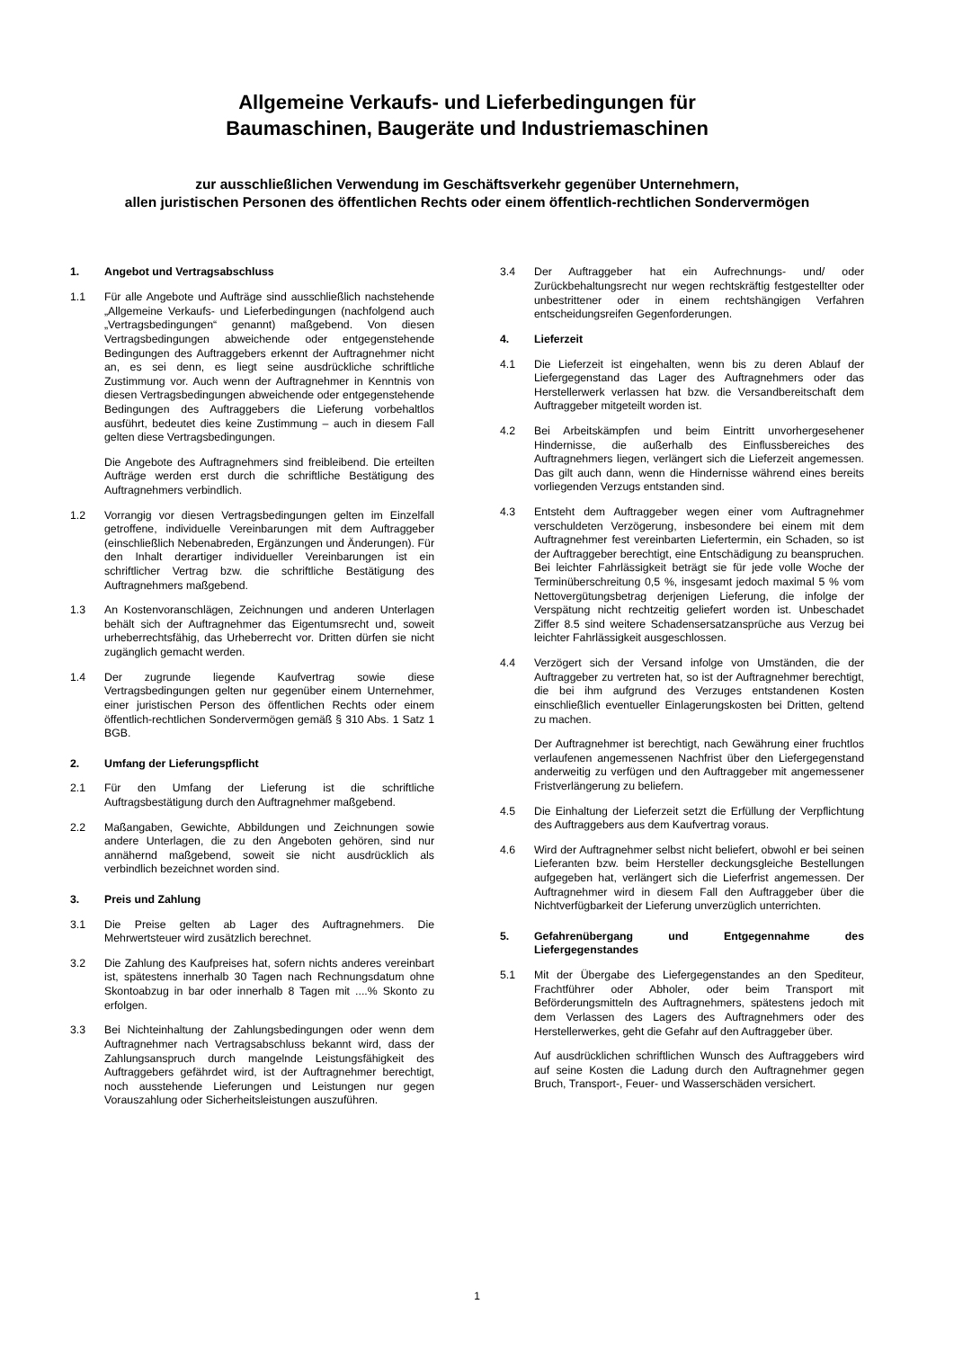Allgemeine Verkaufs- und Lieferbedingungen für
Baumaschinen, Baugeräte und Industriemaschinen
zur ausschließlichen Verwendung im Geschäftsverkehr gegenüber Unternehmern,
allen juristischen Personen des öffentlichen Rechts oder einem öffentlich-rechtlichen Sondervermögen
1. Angebot und Vertragsabschluss
1.1 Für alle Angebote und Aufträge sind ausschließlich nachstehende „Allgemeine Verkaufs- und Lieferbedingungen (nachfolgend auch „Vertragsbedingungen“ genannt) maßgebend. Von diesen Vertragsbedingungen abweichende oder entgegenstehende Bedingungen des Auftraggebers erkennt der Auftragnehmer nicht an, es sei denn, es liegt seine ausdrückliche schriftliche Zustimmung vor. Auch wenn der Auftragnehmer in Kenntnis von diesen Vertragsbedingungen abweichende oder entgegenstehende Bedingungen des Auftraggebers die Lieferung vorbehaltlos ausführt, bedeutet dies keine Zustimmung – auch in diesem Fall gelten diese Vertragsbedingungen.
Die Angebote des Auftragnehmers sind freibleibend. Die erteilten Aufträge werden erst durch die schriftliche Bestätigung des Auftragnehmers verbindlich.
1.2 Vorrangig vor diesen Vertragsbedingungen gelten im Einzelfall getroffene, individuelle Vereinbarungen mit dem Auftraggeber (einschließlich Nebenabreden, Ergänzungen und Änderungen). Für den Inhalt derartiger individueller Vereinbarungen ist ein schriftlicher Vertrag bzw. die schriftliche Bestätigung des Auftragnehmers maßgebend.
1.3 An Kostenvoranschlägen, Zeichnungen und anderen Unterlagen behält sich der Auftragnehmer das Eigentumsrecht und, soweit urheberrechtsfähig, das Urheberrecht vor. Dritten dürfen sie nicht zugänglich gemacht werden.
1.4 Der zugrunde liegende Kaufvertrag sowie diese Vertragsbedingungen gelten nur gegenüber einem Unternehmer, einer juristischen Person des öffentlichen Rechts oder einem öffentlich-rechtlichen Sondervermögen gemäß § 310 Abs. 1 Satz 1 BGB.
2. Umfang der Lieferungspflicht
2.1 Für den Umfang der Lieferung ist die schriftliche Auftragsbestätigung durch den Auftragnehmer maßgebend.
2.2 Maßangaben, Gewichte, Abbildungen und Zeichnungen sowie andere Unterlagen, die zu den Angeboten gehören, sind nur annähernd maßgebend, soweit sie nicht ausdrücklich als verbindlich bezeichnet worden sind.
3. Preis und Zahlung
3.1 Die Preise gelten ab Lager des Auftragnehmers. Die Mehrwertsteuer wird zusätzlich berechnet.
3.2 Die Zahlung des Kaufpreises hat, sofern nichts anderes vereinbart ist, spätestens innerhalb 30 Tagen nach Rechnungsdatum ohne Skontoabzug in bar oder innerhalb 8 Tagen mit ....% Skonto zu erfolgen.
3.3 Bei Nichteinhaltung der Zahlungsbedingungen oder wenn dem Auftragnehmer nach Vertragsabschluss bekannt wird, dass der Zahlungsanspruch durch mangelnde Leistungsfähigkeit des Auftraggebers gefährdet wird, ist der Auftragnehmer berechtigt, noch ausstehende Lieferungen und Leistungen nur gegen Vorauszahlung oder Sicherheitsleistungen auszuführen.
3.4 Der Auftraggeber hat ein Aufrechnungs- und/ oder Zurückbehaltungsrecht nur wegen rechtskräftig festgestellter oder unbestrittener oder in einem rechtshängigen Verfahren entscheidungsreifen Gegenforderungen.
4. Lieferzeit
4.1 Die Lieferzeit ist eingehalten, wenn bis zu deren Ablauf der Liefergegenstand das Lager des Auftragnehmers oder das Herstellerwerk verlassen hat bzw. die Versandbereitschaft dem Auftraggeber mitgeteilt worden ist.
4.2 Bei Arbeitskämpfen und beim Eintritt unvorhergesehener Hindernisse, die außerhalb des Einflussbereiches des Auftragnehmers liegen, verlängert sich die Lieferzeit angemessen. Das gilt auch dann, wenn die Hindernisse während eines bereits vorliegenden Verzugs entstanden sind.
4.3 Entsteht dem Auftraggeber wegen einer vom Auftragnehmer verschuldeten Verzögerung, insbesondere bei einem mit dem Auftragnehmer fest vereinbarten Liefertermin, ein Schaden, so ist der Auftraggeber berechtigt, eine Entschädigung zu beanspruchen. Bei leichter Fahrlässigkeit beträgt sie für jede volle Woche der Terminüberschreitung 0,5 %, insgesamt jedoch maximal 5 % vom Nettovergütungsbetrag derjenigen Lieferung, die infolge der Verspätung nicht rechtzeitig geliefert worden ist. Unbeschadet Ziffer 8.5 sind weitere Schadensersatzansprüche aus Verzug bei leichter Fahrlässigkeit ausgeschlossen.
4.4 Verzögert sich der Versand infolge von Umständen, die der Auftraggeber zu vertreten hat, so ist der Auftragnehmer berechtigt, die bei ihm aufgrund des Verzuges entstandenen Kosten einschließlich eventueller Einlagerungskosten bei Dritten, geltend zu machen.
Der Auftragnehmer ist berechtigt, nach Gewährung einer fruchtlos verlaufenen angemessenen Nachfrist über den Liefergegenstand anderweitig zu verfügen und den Auftraggeber mit angemessener Fristverlängerung zu beliefern.
4.5 Die Einhaltung der Lieferzeit setzt die Erfüllung der Verpflichtung des Auftraggebers aus dem Kaufvertrag voraus.
4.6 Wird der Auftragnehmer selbst nicht beliefert, obwohl er bei seinen Lieferanten bzw. beim Hersteller deckungsgleiche Bestellungen aufgegeben hat, verlängert sich die Lieferfrist angemessen. Der Auftragnehmer wird in diesem Fall den Auftraggeber über die Nichtverfügbarkeit der Lieferung unverzüglich unterrichten.
5. Gefahrenübergang und Entgegennahme des Liefergegenstandes
5.1 Mit der Übergabe des Liefergegenstandes an den Spediteur, Frachtführer oder Abholer, oder beim Transport mit Beförderungsmitteln des Auftragnehmers, spätestens jedoch mit dem Verlassen des Lagers des Auftragnehmers oder des Herstellerwerkes, geht die Gefahr auf den Auftraggeber über.
Auf ausdrücklichen schriftlichen Wunsch des Auftraggebers wird auf seine Kosten die Ladung durch den Auftragnehmer gegen Bruch, Transport-, Feuer- und Wasserschäden versichert.
1